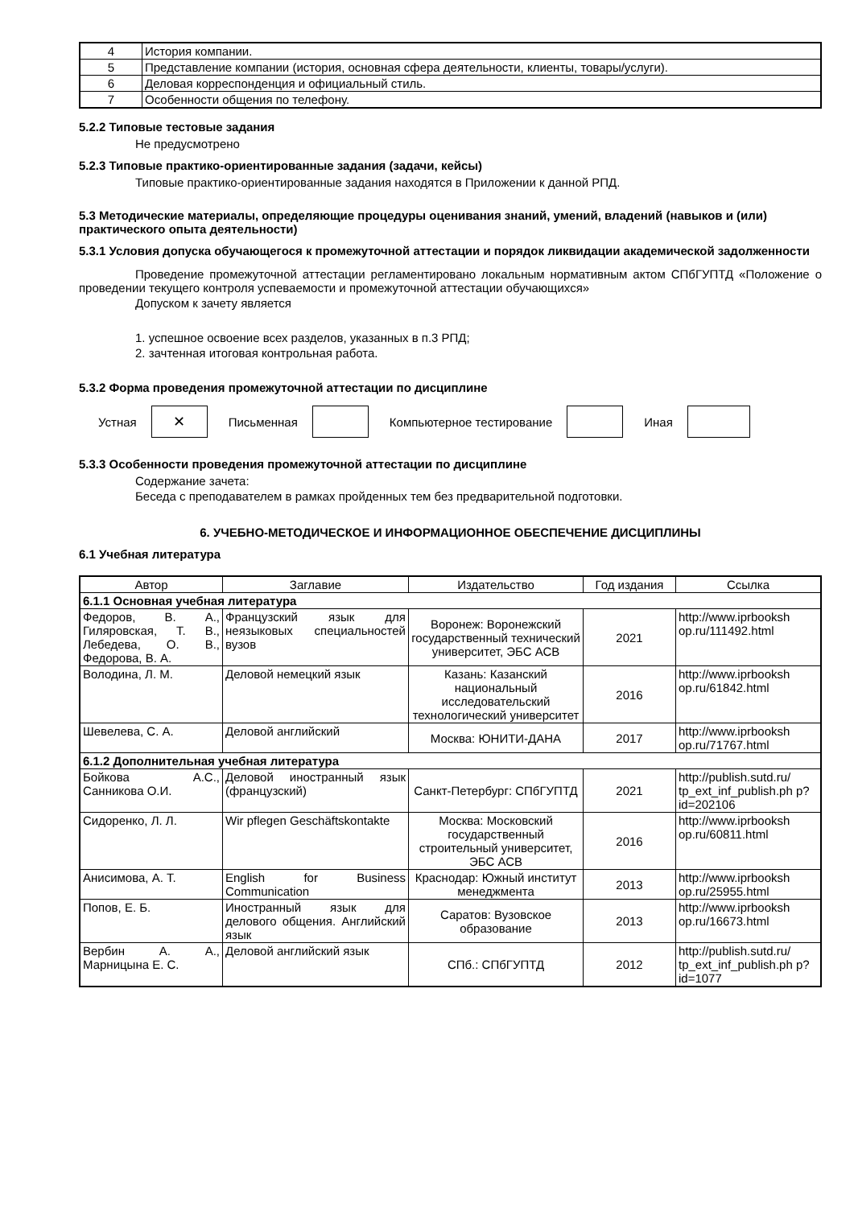| 4 | История компании. |
| 5 | Представление компании (история, основная сфера деятельности, клиенты, товары/услуги). |
| 6 | Деловая корреспонденция и официальный стиль. |
| 7 | Особенности общения по телефону. |
5.2.2 Типовые тестовые задания
Не предусмотрено
5.2.3 Типовые практико-ориентированные задания (задачи, кейсы)
Типовые практико-ориентированные задания находятся в Приложении к данной РПД.
5.3 Методические материалы, определяющие процедуры оценивания знаний, умений, владений (навыков и (или) практического опыта деятельности)
5.3.1 Условия допуска обучающегося к промежуточной аттестации и порядок ликвидации академической задолженности
Проведение промежуточной аттестации регламентировано локальным нормативным актом СПбГУПТД «Положение о проведении текущего контроля успеваемости и промежуточной аттестации обучающихся»
Допуском к зачету является
1. успешное освоение всех разделов, указанных в п.3 РПД;
2. зачтенная итоговая контрольная работа.
5.3.2 Форма проведения промежуточной аттестации по дисциплине
Устная
✕
Письменная Компьютерное тестирование Иная
5.3.3 Особенности проведения промежуточной аттестации по дисциплине
Содержание зачета:
Беседа с преподавателем в рамках пройденных тем без предварительной подготовки.
6. УЧЕБНО-МЕТОДИЧЕСКОЕ И ИНФОРМАЦИОННОЕ ОБЕСПЕЧЕНИЕ ДИСЦИПЛИНЫ
6.1 Учебная литература
| Автор | Заглавие | Издательство | Год издания | Ссылка |
| --- | --- | --- | --- | --- |
| 6.1.1 Основная учебная литература | | | | |
| Федоров, В. А., Гиляровская, Т. В., Лебедева, О. В., Федорова, В. А. | Французский язык для неязыковых специальностей вузов | Воронеж: Воронежский государственный технический университет, ЭБС АСВ | 2021 | http://www.iprbooksh op.ru/111492.html |
| Володина, Л. М. | Деловой немецкий язык | Казань: Казанский национальный исследовательский технологический университет | 2016 | http://www.iprbooksh op.ru/61842.html |
| Шевелева, С. А. | Деловой английский | Москва: ЮНИТИ-ДАНА | 2017 | http://www.iprbooksh op.ru/71767.html |
| 6.1.2 Дополнительная учебная литература | | | | |
| Бойкова А.С., Санникова О.И. | Деловой иностранный язык (французский) | Санкт-Петербург: СПбГУПТД | 2021 | http://publish.sutd.ru/ tp_ext_inf_publish.ph p?id=202106 |
| Сидоренко, Л. Л. | Wir pflegen Geschäftskontakte | Москва: Московский государственный строительный университет, ЭБС АСВ | 2016 | http://www.iprbooksh op.ru/60811.html |
| Анисимова, А. Т. | English for Business Communication | Краснодар: Южный институт менеджмента | 2013 | http://www.iprbooksh op.ru/25955.html |
| Попов, Е. Б. | Иностранный язык для делового общения. Английский язык | Саратов: Вузовское образование | 2013 | http://www.iprbooksh op.ru/16673.html |
| Вербин А. А., Марницына Е. С. | Деловой английский язык | СПб.: СПбГУПТД | 2012 | http://publish.sutd.ru/ tp_ext_inf_publish.ph p?id=1077 |